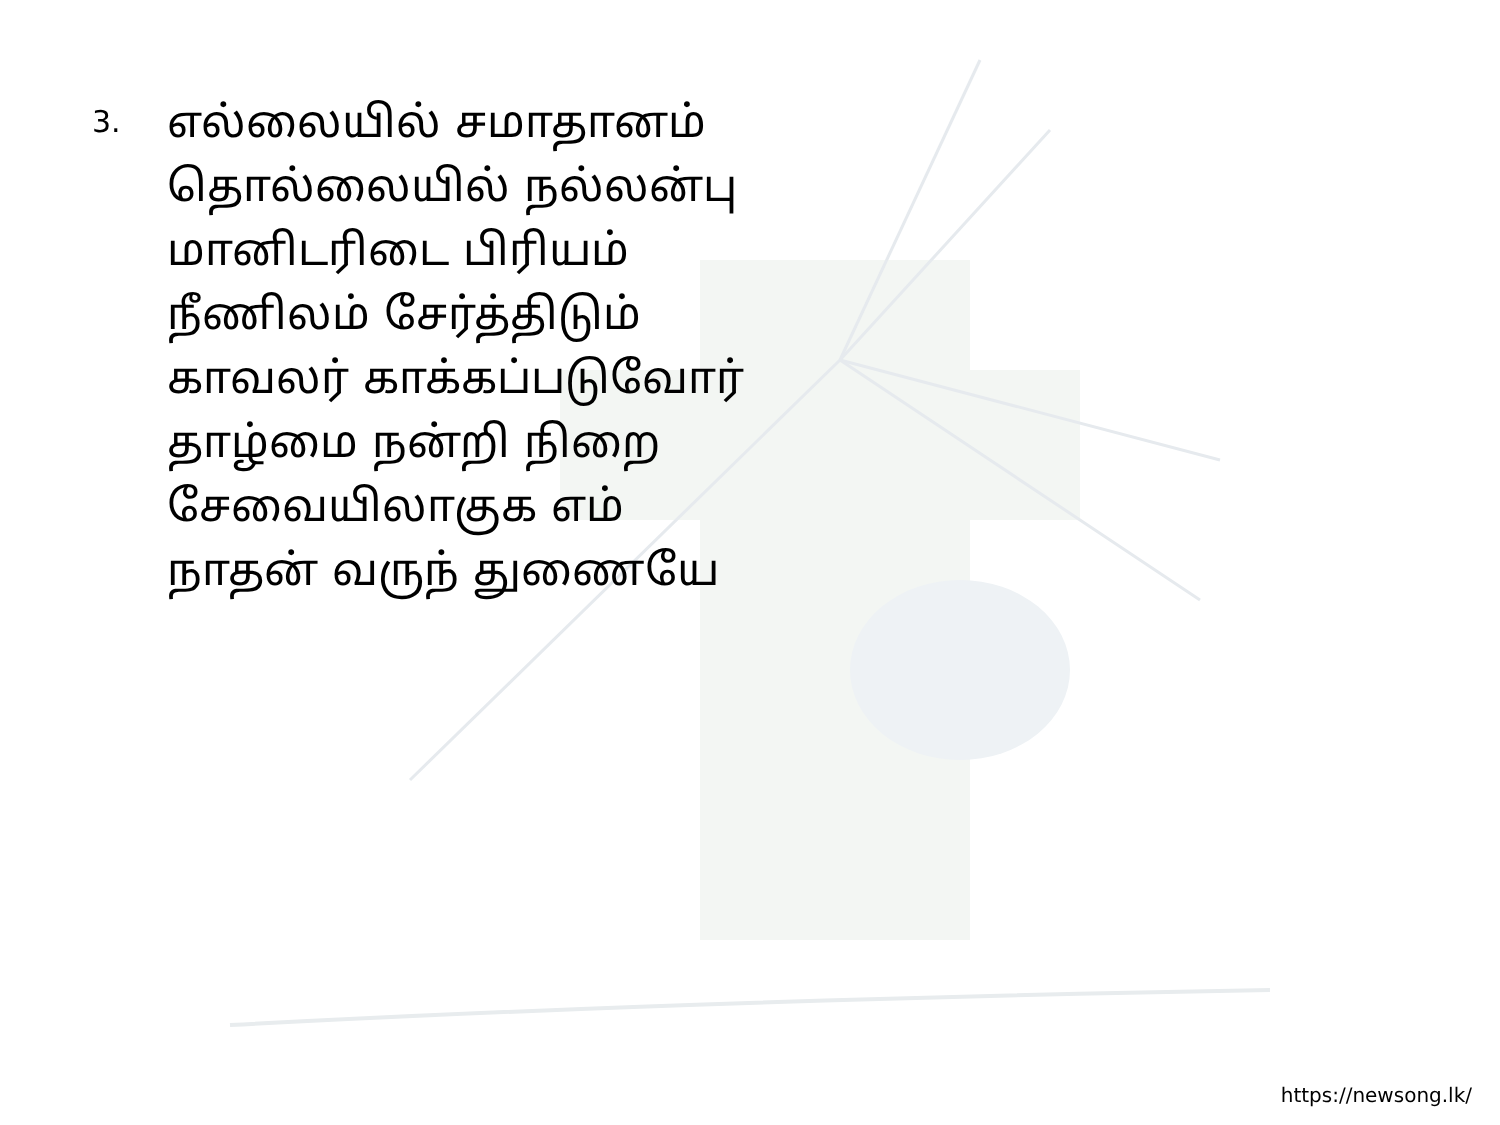3.
எல்லையில் சமாதானம்
தொல்லையில் நல்லன்பு
மானிடரிடை பிரியம்
நீணிலம் சேர்த்திடும்
காவலர் காக்கப்படுவோர்
தாழ்மை நன்றி நிறை
சேவையிலாகுக எம்
நாதன் வருந் துணையே
https://newsong.lk/